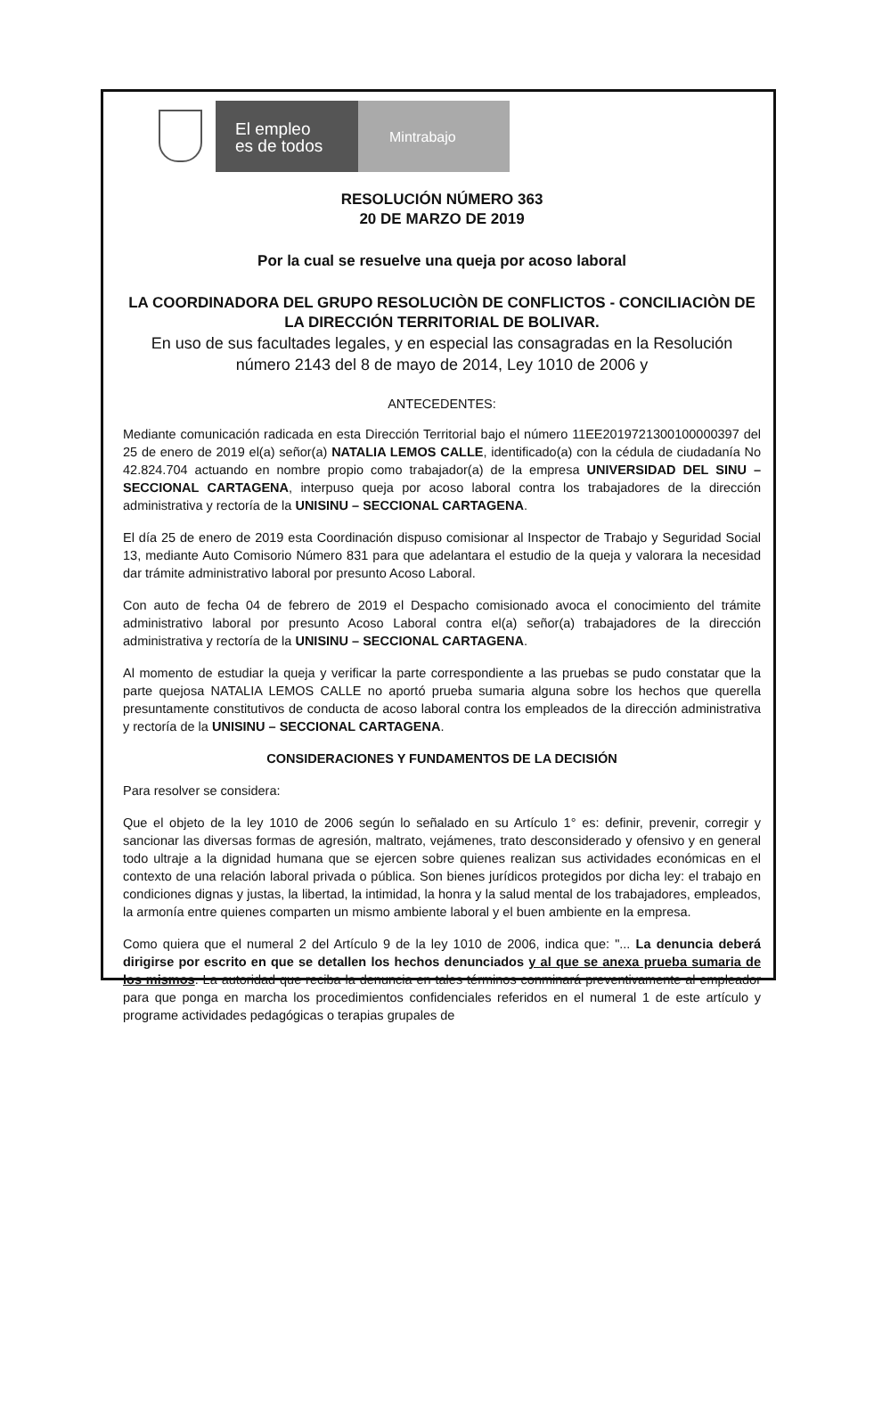El empleo
es de todos
Mintrabajo
RESOLUCIÓN NÚMERO 363
20 DE MARZO DE 2019
Por la cual se resuelve una queja por acoso laboral
LA COORDINADORA DEL GRUPO RESOLUCIÒN DE CONFLICTOS - CONCILIACIÒN DE LA DIRECCIÓN TERRITORIAL DE BOLIVAR.
En uso de sus facultades legales, y en especial las consagradas en la Resolución número 2143 del 8 de mayo de 2014, Ley 1010 de 2006 y
ANTECEDENTES:
Mediante comunicación radicada en esta Dirección Territorial bajo el número 11EE2019721300100000397 del 25 de enero de 2019 el(a) señor(a) NATALIA LEMOS CALLE, identificado(a) con la cédula de ciudadanía No 42.824.704 actuando en nombre propio como trabajador(a) de la empresa UNIVERSIDAD DEL SINU – SECCIONAL CARTAGENA, interpuso queja por acoso laboral contra los trabajadores de la dirección administrativa y rectoría de la UNISINU – SECCIONAL CARTAGENA.
El día 25 de enero de 2019 esta Coordinación dispuso comisionar al Inspector de Trabajo y Seguridad Social 13, mediante Auto Comisorio Número 831 para que adelantara el estudio de la queja y valorara la necesidad dar trámite administrativo laboral por presunto Acoso Laboral.
Con auto de fecha 04 de febrero de 2019 el Despacho comisionado avoca el conocimiento del trámite administrativo laboral por presunto Acoso Laboral contra el(a) señor(a) trabajadores de la dirección administrativa y rectoría de la UNISINU – SECCIONAL CARTAGENA.
Al momento de estudiar la queja y verificar la parte correspondiente a las pruebas se pudo constatar que la parte quejosa NATALIA LEMOS CALLE no aportó prueba sumaria alguna sobre los hechos que querella presuntamente constitutivos de conducta de acoso laboral contra los empleados de la dirección administrativa y rectoría de la UNISINU – SECCIONAL CARTAGENA.
CONSIDERACIONES Y FUNDAMENTOS DE LA DECISIÓN
Para resolver se considera:
Que el objeto de la ley 1010 de 2006 según lo señalado en su Artículo 1° es: definir, prevenir, corregir y sancionar las diversas formas de agresión, maltrato, vejámenes, trato desconsiderado y ofensivo y en general todo ultraje a la dignidad humana que se ejercen sobre quienes realizan sus actividades económicas en el contexto de una relación laboral privada o pública. Son bienes jurídicos protegidos por dicha ley: el trabajo en condiciones dignas y justas, la libertad, la intimidad, la honra y la salud mental de los trabajadores, empleados, la armonía entre quienes comparten un mismo ambiente laboral y el buen ambiente en la empresa.
Como quiera que el numeral 2 del Artículo 9 de la ley 1010 de 2006, indica que: "... La denuncia deberá dirigirse por escrito en que se detallen los hechos denunciados y al que se anexa prueba sumaria de los mismos. La autoridad que reciba la denuncia en tales términos conminará preventivamente al empleador para que ponga en marcha los procedimientos confidenciales referidos en el numeral 1 de este artículo y programe actividades pedagógicas o terapias grupales de